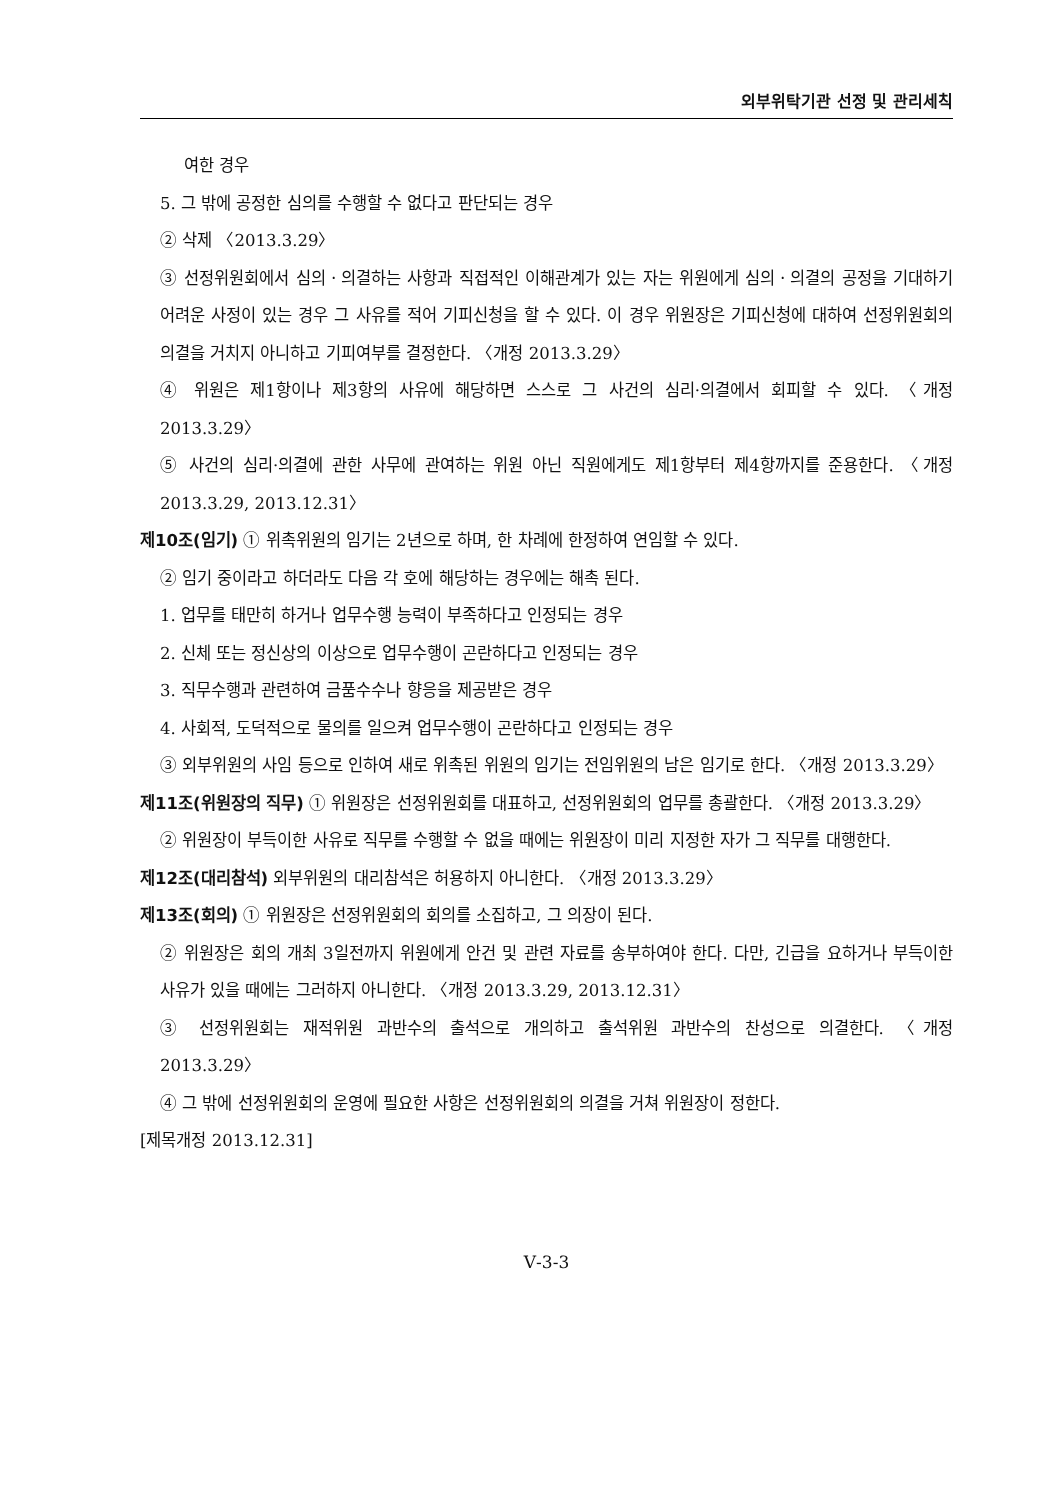외부위탁기관 선정 및 관리세칙
여한 경우
5. 그 밖에 공정한 심의를 수행할 수 없다고 판단되는 경우
② 삭제 〈2013.3.29〉
③ 선정위원회에서 심의ㆍ의결하는 사항과 직접적인 이해관계가 있는 자는 위원에게 심의ㆍ의결의 공정을 기대하기 어려운 사정이 있는 경우 그 사유를 적어 기피신청을 할 수 있다. 이 경우 위원장은 기피신청에 대하여 선정위원회의 의결을 거치지 아니하고 기피여부를 결정한다. 〈개정 2013.3.29〉
④ 위원은 제1항이나 제3항의 사유에 해당하면 스스로 그 사건의 심리·의결에서 회피할 수 있다. 〈개정 2013.3.29〉
⑤ 사건의 심리·의결에 관한 사무에 관여하는 위원 아닌 직원에게도 제1항부터 제4항까지를 준용한다. 〈개정 2013.3.29, 2013.12.31〉
제10조(임기) ① 위촉위원의 임기는 2년으로 하며, 한 차례에 한정하여 연임할 수 있다.
② 임기 중이라고 하더라도 다음 각 호에 해당하는 경우에는 해촉 된다.
1. 업무를 태만히 하거나 업무수행 능력이 부족하다고 인정되는 경우
2. 신체 또는 정신상의 이상으로 업무수행이 곤란하다고 인정되는 경우
3. 직무수행과 관련하여 금품수수나 향응을 제공받은 경우
4. 사회적, 도덕적으로 물의를 일으켜 업무수행이 곤란하다고 인정되는 경우
③ 외부위원의 사임 등으로 인하여 새로 위촉된 위원의 임기는 전임위원의 남은 임기로 한다. 〈개정 2013.3.29〉
제11조(위원장의 직무) ① 위원장은 선정위원회를 대표하고, 선정위원회의 업무를 총괄한다. 〈개정 2013.3.29〉
② 위원장이 부득이한 사유로 직무를 수행할 수 없을 때에는 위원장이 미리 지정한 자가 그 직무를 대행한다.
제12조(대리참석) 외부위원의 대리참석은 허용하지 아니한다. 〈개정 2013.3.29〉
제13조(회의) ① 위원장은 선정위원회의 회의를 소집하고, 그 의장이 된다.
② 위원장은 회의 개최 3일전까지 위원에게 안건 및 관련 자료를 송부하여야 한다. 다만, 긴급을 요하거나 부득이한 사유가 있을 때에는 그러하지 아니한다. 〈개정 2013.3.29, 2013.12.31〉
③ 선정위원회는 재적위원 과반수의 출석으로 개의하고 출석위원 과반수의 찬성으로 의결한다. 〈개정 2013.3.29〉
④ 그 밖에 선정위원회의 운영에 필요한 사항은 선정위원회의 의결을 거쳐 위원장이 정한다.
[제목개정 2013.12.31]
Ⅴ-3-3